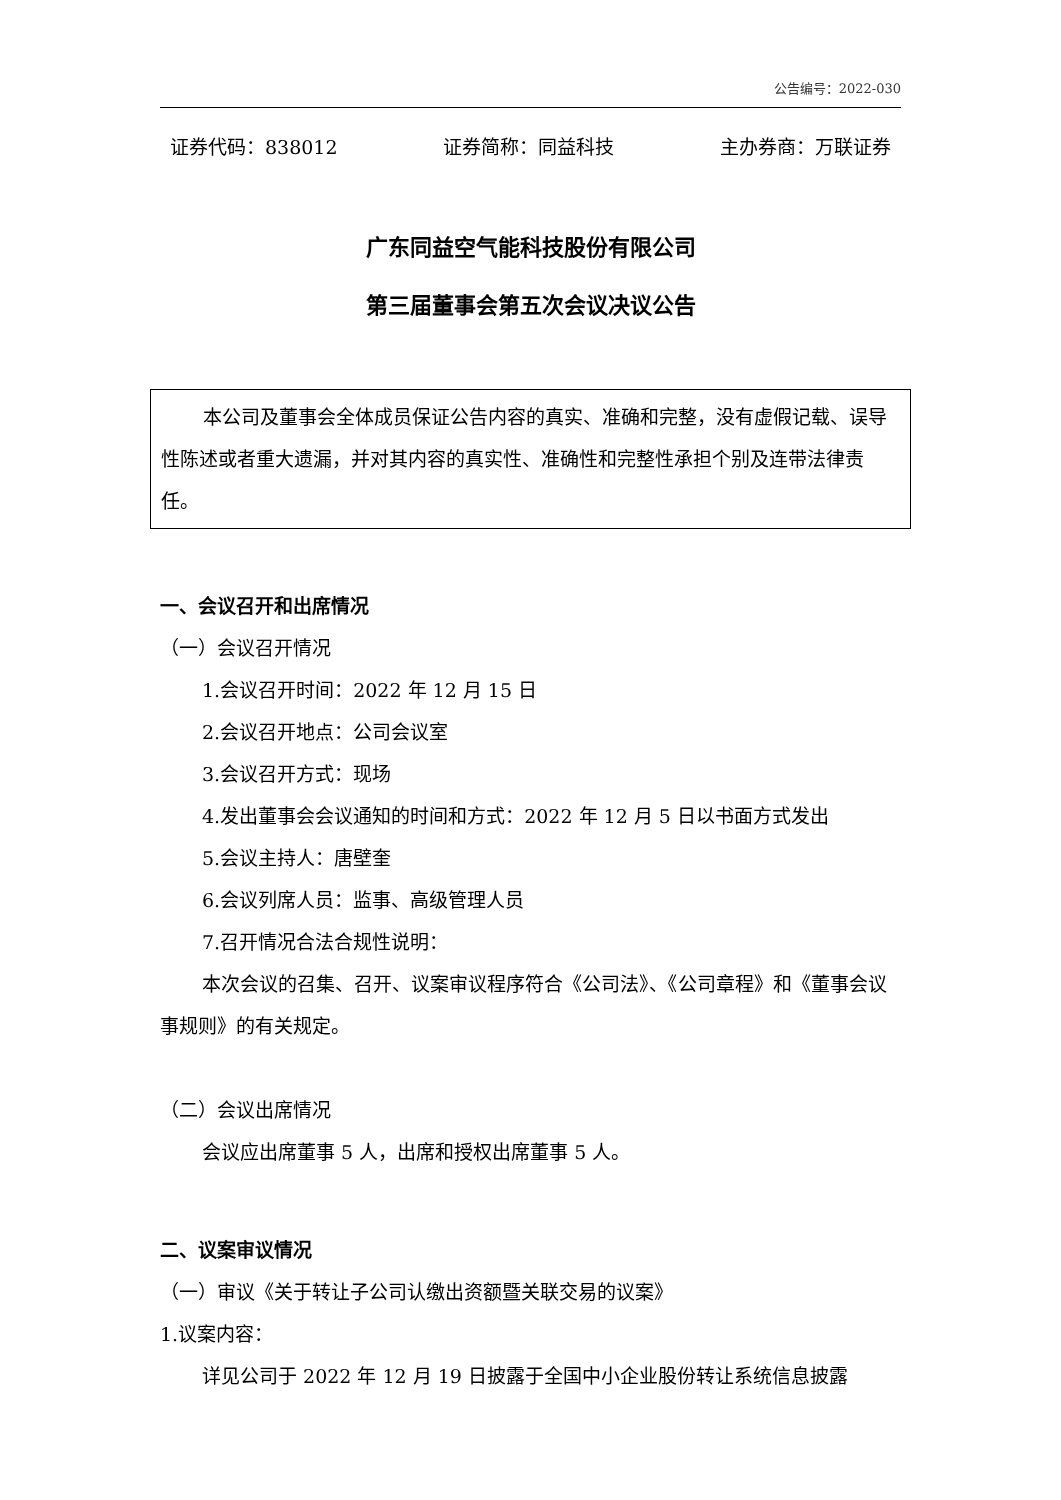公告编号：2022-030
证券代码：838012 证券简称：同益科技 主办券商：万联证券
广东同益空气能科技股份有限公司
第三届董事会第五次会议决议公告
本公司及董事会全体成员保证公告内容的真实、准确和完整，没有虚假记载、误导性陈述或者重大遗漏，并对其内容的真实性、准确性和完整性承担个别及连带法律责任。
一、会议召开和出席情况
（一）会议召开情况
1.会议召开时间：2022 年 12 月 15 日
2.会议召开地点：公司会议室
3.会议召开方式：现场
4.发出董事会会议通知的时间和方式：2022 年 12 月 5 日以书面方式发出
5.会议主持人：唐壁奎
6.会议列席人员：监事、高级管理人员
7.召开情况合法合规性说明：
本次会议的召集、召开、议案审议程序符合《公司法》、《公司章程》和《董事会议事规则》的有关规定。
（二）会议出席情况
会议应出席董事 5 人，出席和授权出席董事 5 人。
二、议案审议情况
（一）审议《关于转让子公司认缴出资额暨关联交易的议案》
1.议案内容：
详见公司于 2022 年 12 月 19 日披露于全国中小企业股份转让系统信息披露